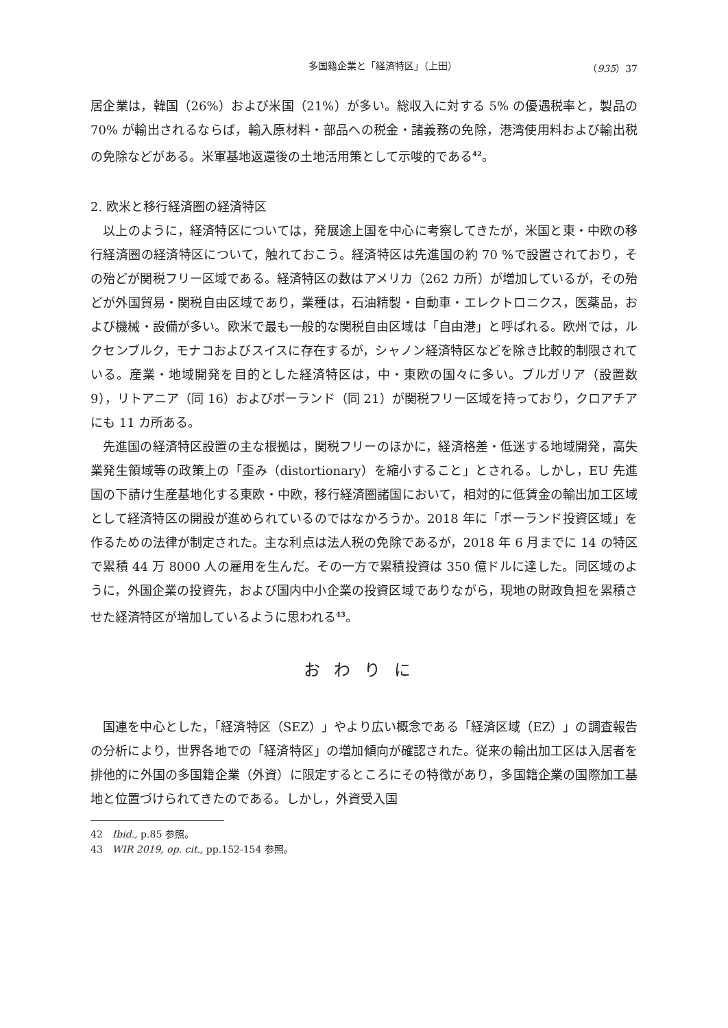多国籍企業と「経済特区」（上田） （935）37
居企業は，韓国（26%）および米国（21%）が多い。総収入に対する 5% の優遇税率と，製品の 70% が輸出されるならば，輸入原材料・部品への税金・諸義務の免除，港湾使用料および輸出税の免除などがある。米軍基地返還後の土地活用策として示唆的である<sup>42</sup>。
2. 欧米と移行経済圏の経済特区
以上のように，経済特区については，発展途上国を中心に考察してきたが，米国と東・中欧の移行経済圏の経済特区について，触れておこう。経済特区は先進国の約 70 %で設置されており，その殆どが関税フリー区域である。経済特区の数はアメリカ（262 カ所）が増加しているが，その殆どが外国貿易・関税自由区域であり，業種は，石油精製・自動車・エレクトロニクス，医薬品，および機械・設備が多い。欧米で最も一般的な関税自由区域は「自由港」と呼ばれる。欧州では，ルクセンブルク，モナコおよびスイスに存在するが，シャノン経済特区などを除き比較的制限されている。産業・地域開発を目的とした経済特区は，中・東欧の国々に多い。ブルガリア（設置数 9），リトアニア（同 16）およびポーランド（同 21）が関税フリー区域を持っており，クロアチアにも 11 カ所ある。
先進国の経済特区設置の主な根拠は，関税フリーのほかに，経済格差・低迷する地域開発，高失業発生領域等の政策上の「歪み（distortionary）を縮小すること」とされる。しかし，EU 先進国の下請け生産基地化する東欧・中欧，移行経済圏諸国において，相対的に低賃金の輸出加工区域として経済特区の開設が進められているのではなかろうか。2018 年に「ポーランド投資区域」を作るための法律が制定された。主な利点は法人税の免除であるが，2018 年 6 月までに 14 の特区で累積 44 万 8000 人の雇用を生んだ。その一方で累積投資は 350 億ドルに達した。同区域のように，外国企業の投資先，および国内中小企業の投資区域でありながら，現地の財政負担を累積させた経済特区が増加しているように思われる<sup>43</sup>。
おわりに
国連を中心とした，「経済特区（SEZ）」やより広い概念である「経済区域（EZ）」の調査報告の分析により，世界各地での「経済特区」の増加傾向が確認された。従来の輸出加工区は入居者を排他的に外国の多国籍企業（外資）に限定するところにその特徴があり，多国籍企業の国際加工基地と位置づけられてきたのである。しかし，外資受入国
42　Ibid., p.85 参照。
43　WIR 2019, op. cit., pp.152-154 参照。